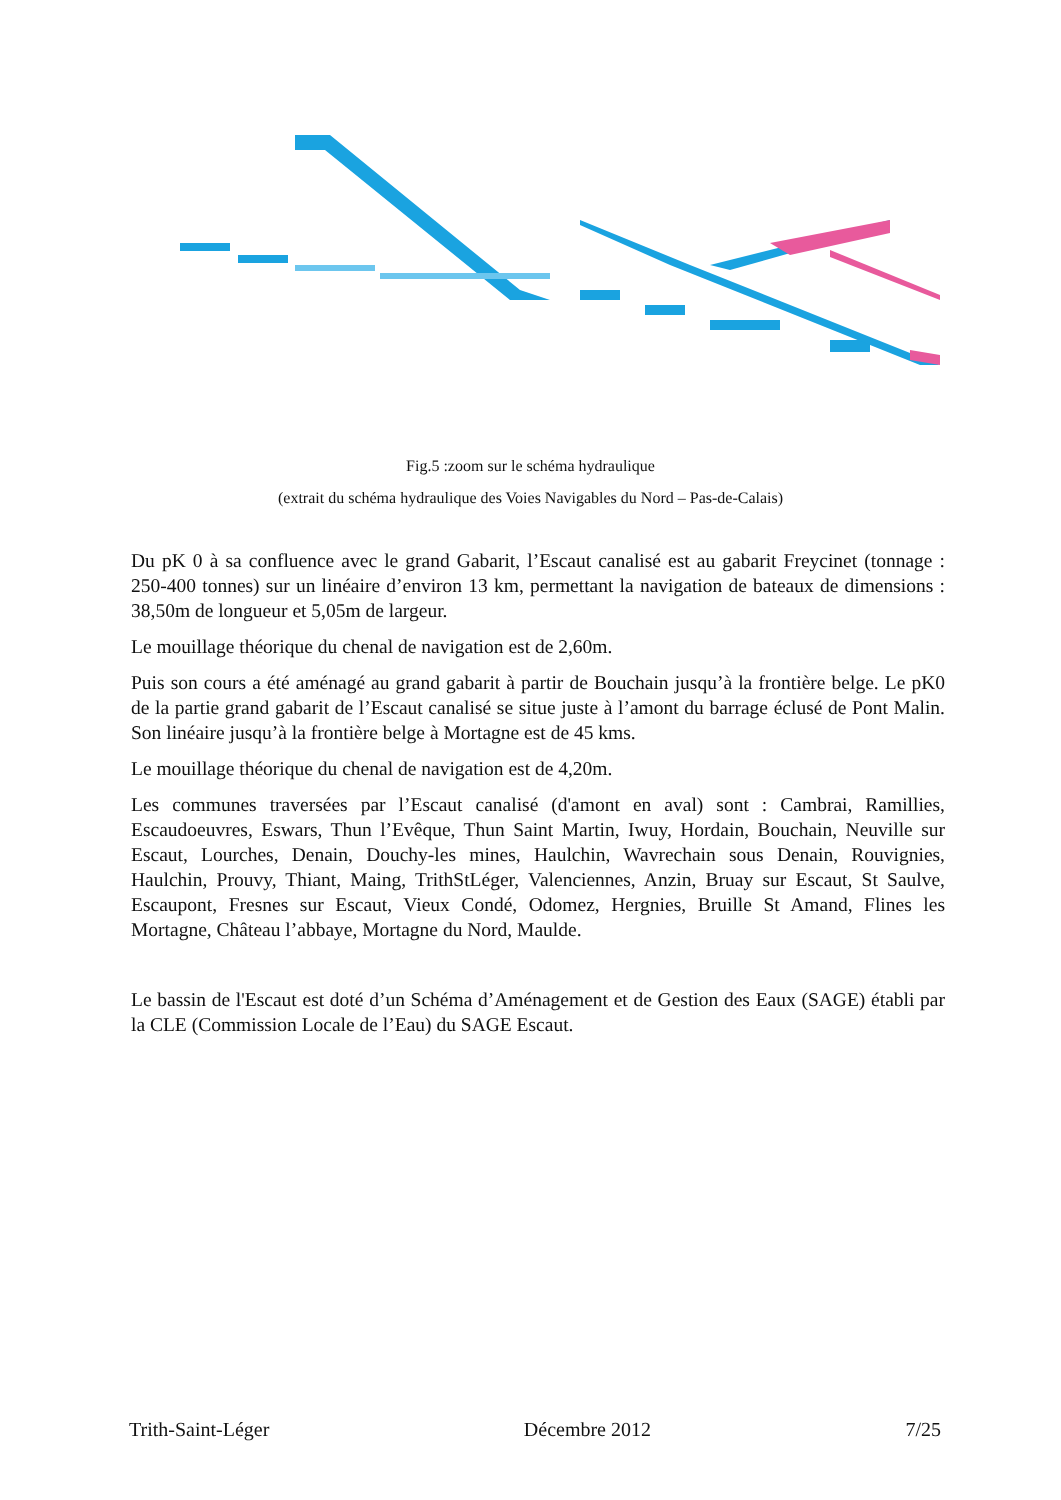Fig.5 :zoom sur le schéma hydraulique
(extrait du schéma hydraulique des Voies Navigables du Nord – Pas-de-Calais)
Du pK 0 à sa confluence avec le grand Gabarit, l’Escaut canalisé est au gabarit Freycinet (tonnage : 250-400 tonnes) sur un linéaire d’environ 13 km, permettant la navigation de bateaux de dimensions : 38,50m de longueur et 5,05m de largeur.
Le mouillage théorique du chenal de navigation est de 2,60m.
Puis son cours a été aménagé au grand gabarit à partir de Bouchain jusqu’à la frontière belge. Le pK0 de la partie grand gabarit de l’Escaut canalisé se situe juste à l’amont du barrage éclusé de Pont Malin. Son linéaire jusqu’à la frontière belge à Mortagne est de 45 kms.
Le mouillage théorique du chenal de navigation est de 4,20m.
Les communes traversées par l’Escaut canalisé (d'amont en aval) sont : Cambrai, Ramillies, Escaudoeuvres, Eswars, Thun l’Evêque, Thun Saint Martin, Iwuy, Hordain, Bouchain, Neuville sur Escaut, Lourches, Denain, Douchy-les mines, Haulchin, Wavrechain sous Denain, Rouvignies, Haulchin, Prouvy, Thiant, Maing, TrithStLéger, Valenciennes, Anzin, Bruay sur Escaut, St Saulve, Escaupont, Fresnes sur Escaut, Vieux Condé, Odomez, Hergnies, Bruille St Amand, Flines les Mortagne, Château l’abbaye, Mortagne du Nord, Maulde.
Le bassin de l'Escaut est doté d’un Schéma d’Aménagement et de Gestion des Eaux (SAGE) établi par la CLE (Commission Locale de l’Eau) du SAGE Escaut.
Trith-Saint-Léger Décembre 2012 7/25